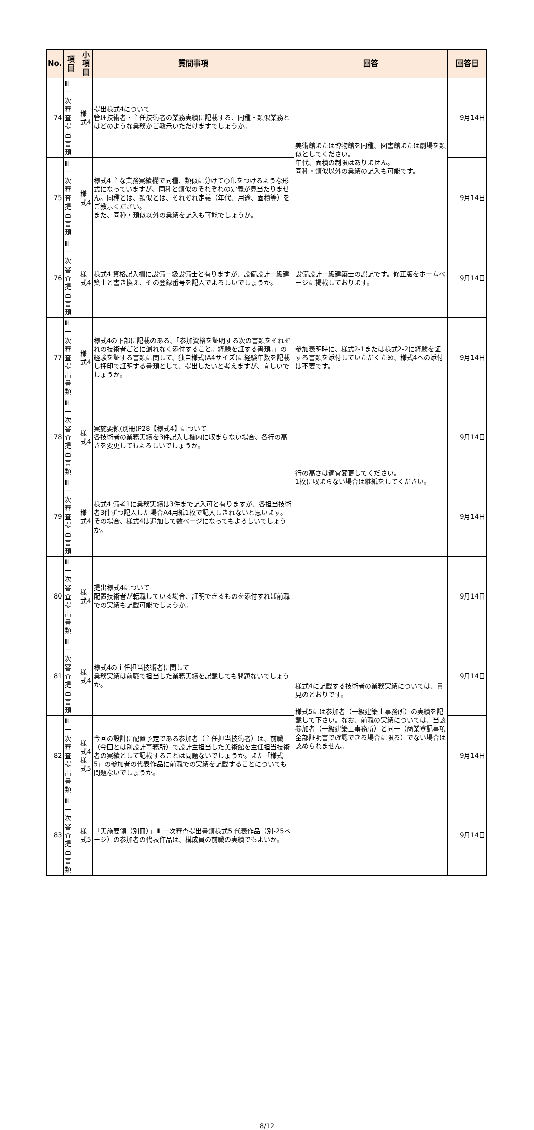| No. | 項目 | 小項目 | 質問事項 | 回答 | 回答日 |
| --- | --- | --- | --- | --- | --- |
| 74 | Ⅲ 一次審査 提出書類 | 様式4 | 提出様式4について 管理技術者・主任技術者の業務実績に記載する、同種・類似業務とはどのような業務かご教示いただけますでしょうか。 | 美術館または博物館を同種、図書館または劇場を類似としてください。 年代、面積の制限はありません。 同種・類似以外の業績の記入も可能です。 | 9月14日 |
| 75 | Ⅲ 一次審査 提出書類 | 様式4 | 様式4 主な業務実績欄で同種、類似に分けて○印をつけるような形式になっていますが、同種と類似のそれぞれの定義が見当たりません。同種とは、類似とは、それぞれ定義（年代、用途、面積等）をご教示ください。 また、同種・類似以外の業績を記入も可能でしょうか。 | | 9月14日 |
| 76 | Ⅲ 一次審査 提出書類 | 様式4 | 様式4 資格記入欄に設備一級設備士と有りますが、設備設計一級建築士と書き換え、その登録番号を記入でよろしいでしょうか。 | 設備設計一級建築士の誤記です。修正版をホームページに掲載しております。 | 9月14日 |
| 77 | Ⅲ 一次審査 提出書類 | 様式4 | 様式4の下部に記載のある、「参加資格を証明する次の書類をそれぞれの技術者ごとに漏れなく添付すること。経験を証する書類。」の経験を証する書類に関して、独自様式(A4サイズ)に経験年数を記載し押印で証明する書類として、提出したいと考えますが、宜しいでしょうか。 | 参加表明時に、様式2-1または様式2-2に経験を証する書類を添付していただくため、様式4への添付は不要です。 | 9月14日 |
| 78 | Ⅲ 一次審査 提出書類 | 様式4 | 実施要領(別冊)P28【様式4】について 各技術者の業務実績を3件記入し欄内に収まらない場合、各行の高さを変更してもよろしいでしょうか。 | 行の高さは適宜変更してください。 1枚に収まらない場合は継紙をしてください。 | 9月14日 |
| 79 | Ⅲ 一次審査 提出書類 | 様式4 | 様式4 備考1に業務実績は3件まで記入可と有りますが、各担当技術者3件ずつ記入した場合A4用紙1枚で記入しきれないと思います。 その場合、様式4は追加して数ページになってもよろしいでしょうか。 | | 9月14日 |
| 80 | Ⅲ 一次審査 提出書類 | 様式4 | 提出様式4について 配置技術者が転職している場合、証明できるものを添付すれば前職での実績も記載可能でしょうか。 | 様式4に記載する技術者の業務実績については、貴見のとおりです。 様式5には参加者（一級建築士事務所）の実績を記載して下さい。なお、前職の実績については、当該参加者（一級建築士事務所）と同一（商業登記事項全部証明書で確認できる場合に限る）でない場合は認められません。 | 9月14日 |
| 81 | Ⅲ 一次審査 提出書類 | 様式4 | 様式4の主任担当技術者に関して 業務実績は前職で担当した業務実績を記載しても問題ないでしょうか。 | | 9月14日 |
| 82 | Ⅲ 一次審査 提出書類 | 様式4 様式5 | 今回の設計に配置予定である参加者（主任担当技術者）は、前職（今回とは別設計事務所）で設計主担当した美術館を主任担当技術者の実績として記載することは問題ないでしょうか。また「様式5」の参加者の代表作品に前職での実績を記載することについても問題ないでしょうか。 | | 9月14日 |
| 83 | Ⅲ 一次審査 提出書類 | 様式5 | 「実施要領（別冊）」Ⅲ 一次審査提出書類様式5 代表作品（別-25ページ）の参加者の代表作品は、構成員の前職の実績でもよいか。 | | 9月14日 |
8/12